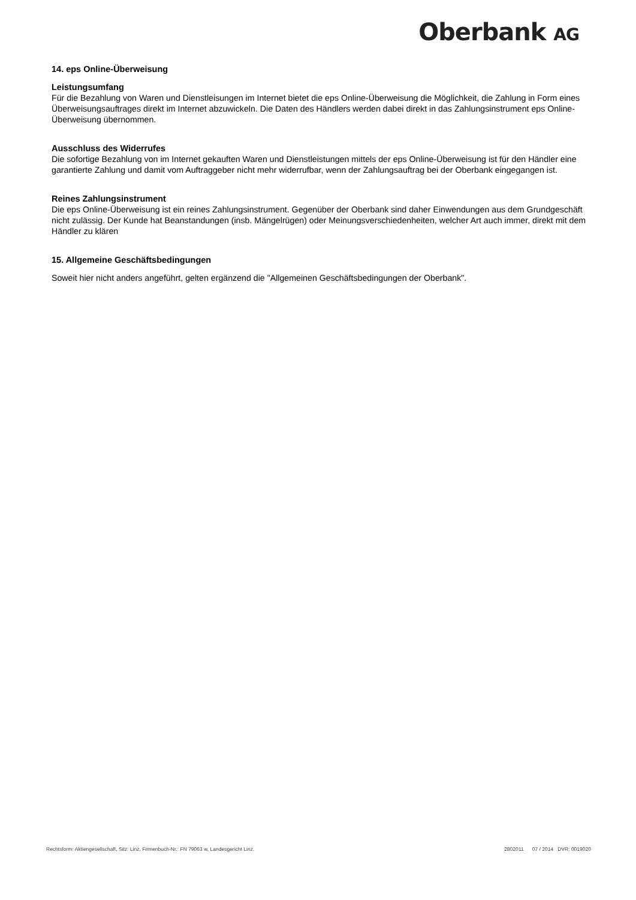Oberbank AG
14. eps Online-Überweisung
Leistungsumfang
Für die Bezahlung von Waren und Dienstleisungen im Internet bietet die eps Online-Überweisung die Möglichkeit, die Zahlung in Form eines Überweisungsauftrages direkt im Internet abzuwickeln. Die Daten des Händlers werden dabei direkt in das Zahlungsinstrument eps Online-Überweisung übernommen.
Ausschluss des Widerrufes
Die sofortige Bezahlung von im Internet gekauften Waren und Dienstleistungen mittels der eps Online-Überweisung ist für den Händler eine garantierte Zahlung und damit vom Auftraggeber nicht mehr widerrufbar, wenn der Zahlungsauftrag bei der Oberbank eingegangen ist.
Reines Zahlungsinstrument
Die eps Online-Überweisung ist ein reines Zahlungsinstrument. Gegenüber der Oberbank sind daher Einwendungen aus dem Grundgeschäft nicht zulässig. Der Kunde hat Beanstandungen (insb. Mängelrügen) oder Meinungsverschiedenheiten, welcher Art auch immer, direkt mit dem Händler zu klären
15. Allgemeine Geschäftsbedingungen
Soweit hier nicht anders angeführt, gelten ergänzend die "Allgemeinen Geschäftsbedingungen der Oberbank".
Rechtsform: Aktiengesellschaft, Sitz: Linz, Firmenbuch-Nr.: FN 79063 w, Landesgericht Linz. 2802011 07 / 2014 DVR: 0019020